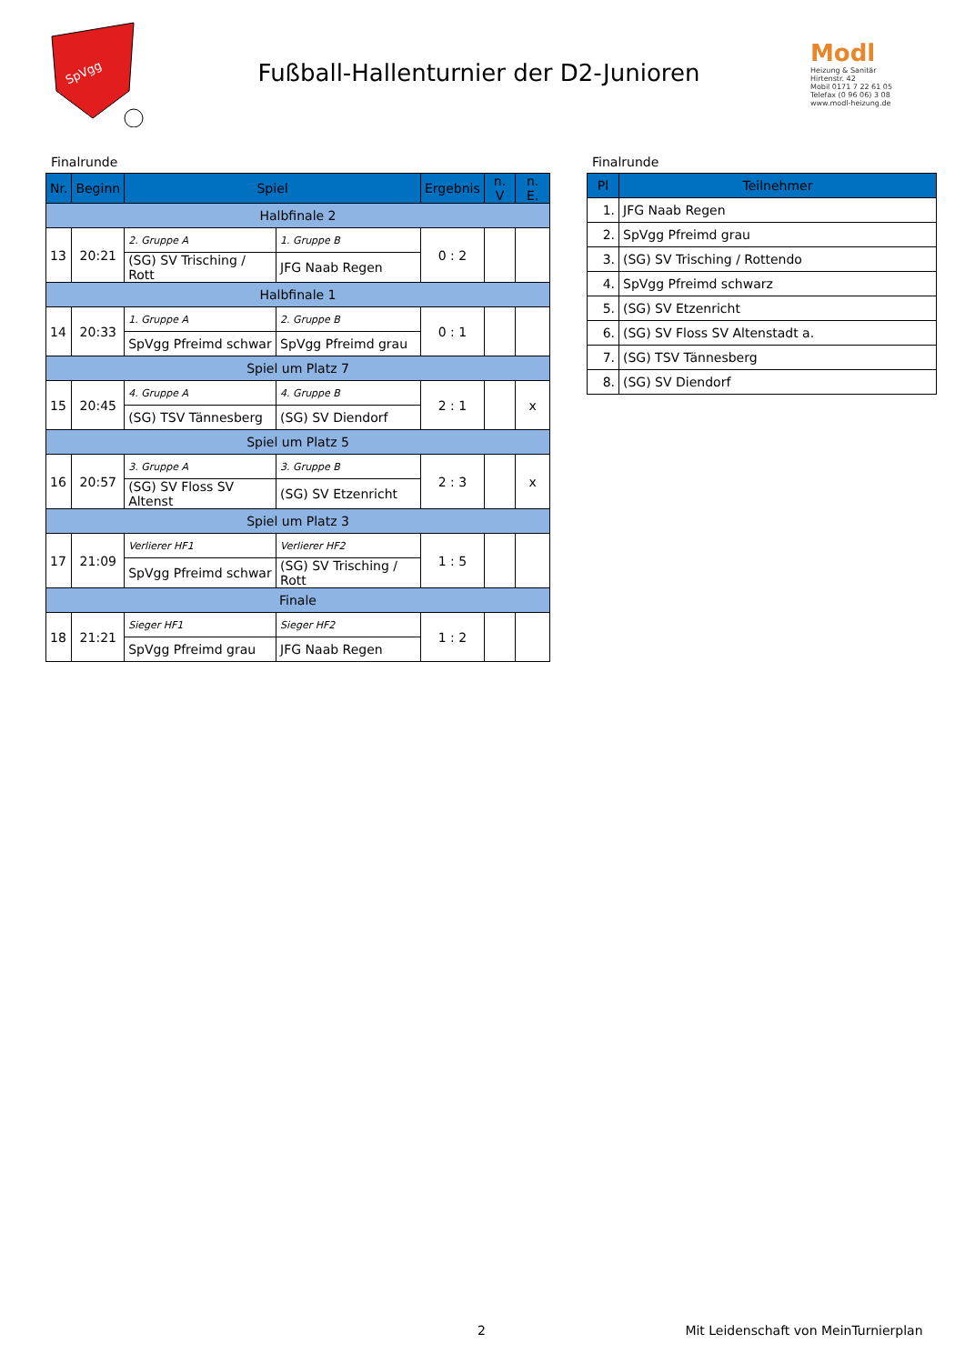SpVgg
Fußball-Hallenturnier der D2-Junioren
Modl
Heizung & Sanitär
Hirtenstr. 42
Mobil 0171 7 22 61 05
Telefax (0 96 06) 3 08
www.modl-heizung.de
Finalrunde
| Nr. | Beginn | Spiel | | Ergebnis | n. V | n. E. |
| --- | --- | --- | --- | --- | --- | --- |
| Halbfinale 2 | | | | | | |
| 13 | 20:21 | 2. Gruppe A | 1. Gruppe B | 0 : 2 | | |
| | | (SG) SV Trisching / Rott | JFG Naab Regen | | | |
| Halbfinale 1 | | | | | | |
| 14 | 20:33 | 1. Gruppe A | 2. Gruppe B | 0 : 1 | | |
| | | SpVgg Pfreimd schwar | SpVgg Pfreimd grau | | | |
| Spiel um Platz 7 | | | | | | |
| 15 | 20:45 | 4. Gruppe A | 4. Gruppe B | 2 : 1 | | x |
| | | (SG) TSV Tännesberg | (SG) SV Diendorf | | | |
| Spiel um Platz 5 | | | | | | |
| 16 | 20:57 | 3. Gruppe A | 3. Gruppe B | 2 : 3 | | x |
| | | (SG) SV Floss SV Altenst | (SG) SV Etzenricht | | | |
| Spiel um Platz 3 | | | | | | |
| 17 | 21:09 | Verlierer HF1 | Verlierer HF2 | 1 : 5 | | |
| | | SpVgg Pfreimd schwar | (SG) SV Trisching / Rott | | | |
| Finale | | | | | | |
| 18 | 21:21 | Sieger HF1 | Sieger HF2 | 1 : 2 | | |
| | | SpVgg Pfreimd grau | JFG Naab Regen | | | |
Finalrunde
| Pl | Teilnehmer |
| --- | --- |
| 1. | JFG Naab Regen |
| 2. | SpVgg Pfreimd grau |
| 3. | (SG) SV Trisching / Rottendo |
| 4. | SpVgg Pfreimd schwarz |
| 5. | (SG) SV Etzenricht |
| 6. | (SG) SV Floss SV Altenstadt a. |
| 7. | (SG) TSV Tännesberg |
| 8. | (SG) SV Diendorf |
2 Mit Leidenschaft von MeinTurnierplan